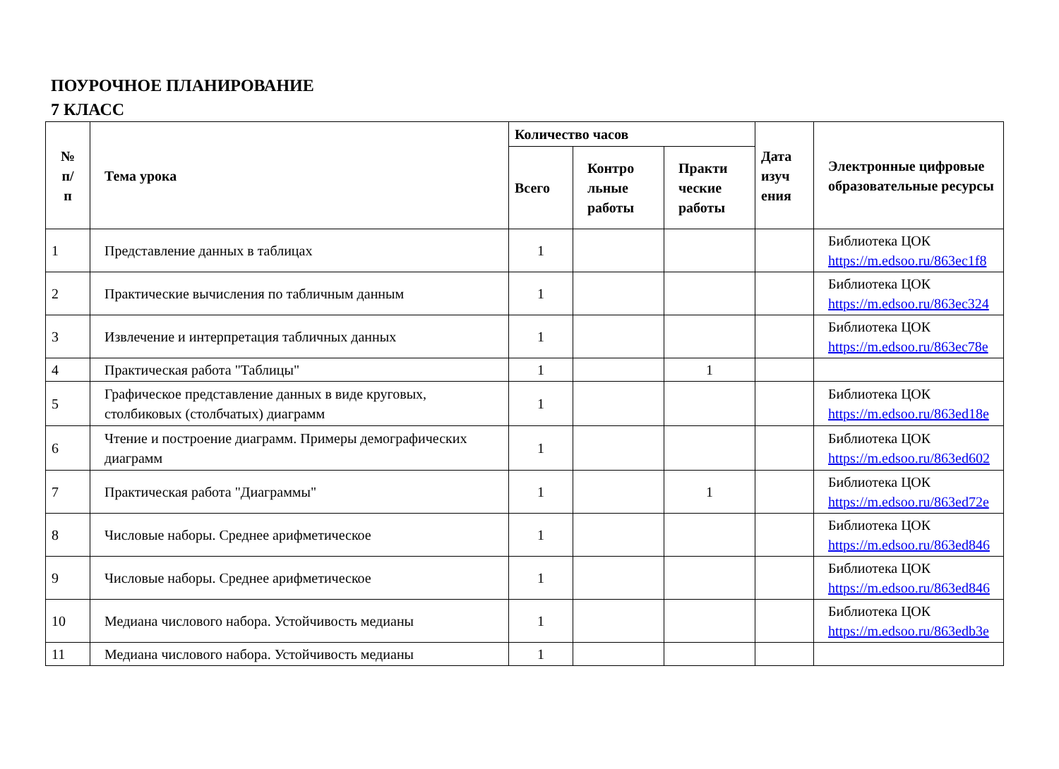ПОУРОЧНОЕ ПЛАНИРОВАНИЕ
7 КЛАСС
| № п/ п | Тема урока | Количество часов | | | Дата изуч ения | Электронные цифровые образовательные ресурсы |
| --- | --- | --- | --- | --- | --- | --- |
| | | Всего | Контро льные работы | Практи ческие работы | | |
| 1 | Представление данных в таблицах | 1 | | | | Библиотека ЦОК https://m.edsoo.ru/863ec1f8 |
| 2 | Практические вычисления по табличным данным | 1 | | | | Библиотека ЦОК https://m.edsoo.ru/863ec324 |
| 3 | Извлечение и интерпретация табличных данных | 1 | | | | Библиотека ЦОК https://m.edsoo.ru/863ec78e |
| 4 | Практическая работа "Таблицы" | 1 | | 1 | | |
| 5 | Графическое представление данных в виде круговых, столбиковых (столбчатых) диаграмм | 1 | | | | Библиотека ЦОК https://m.edsoo.ru/863ed18e |
| 6 | Чтение и построение диаграмм. Примеры демографических диаграмм | 1 | | | | Библиотека ЦОК https://m.edsoo.ru/863ed602 |
| 7 | Практическая работа "Диаграммы" | 1 | | 1 | | Библиотека ЦОК https://m.edsoo.ru/863ed72e |
| 8 | Числовые наборы. Среднее арифметическое | 1 | | | | Библиотека ЦОК https://m.edsoo.ru/863ed846 |
| 9 | Числовые наборы. Среднее арифметическое | 1 | | | | Библиотека ЦОК https://m.edsoo.ru/863ed846 |
| 10 | Медиана числового набора. Устойчивость медианы | 1 | | | | Библиотека ЦОК https://m.edsoo.ru/863edb3e |
| 11 | Медиана числового набора. Устойчивость медианы | 1 | | | | |